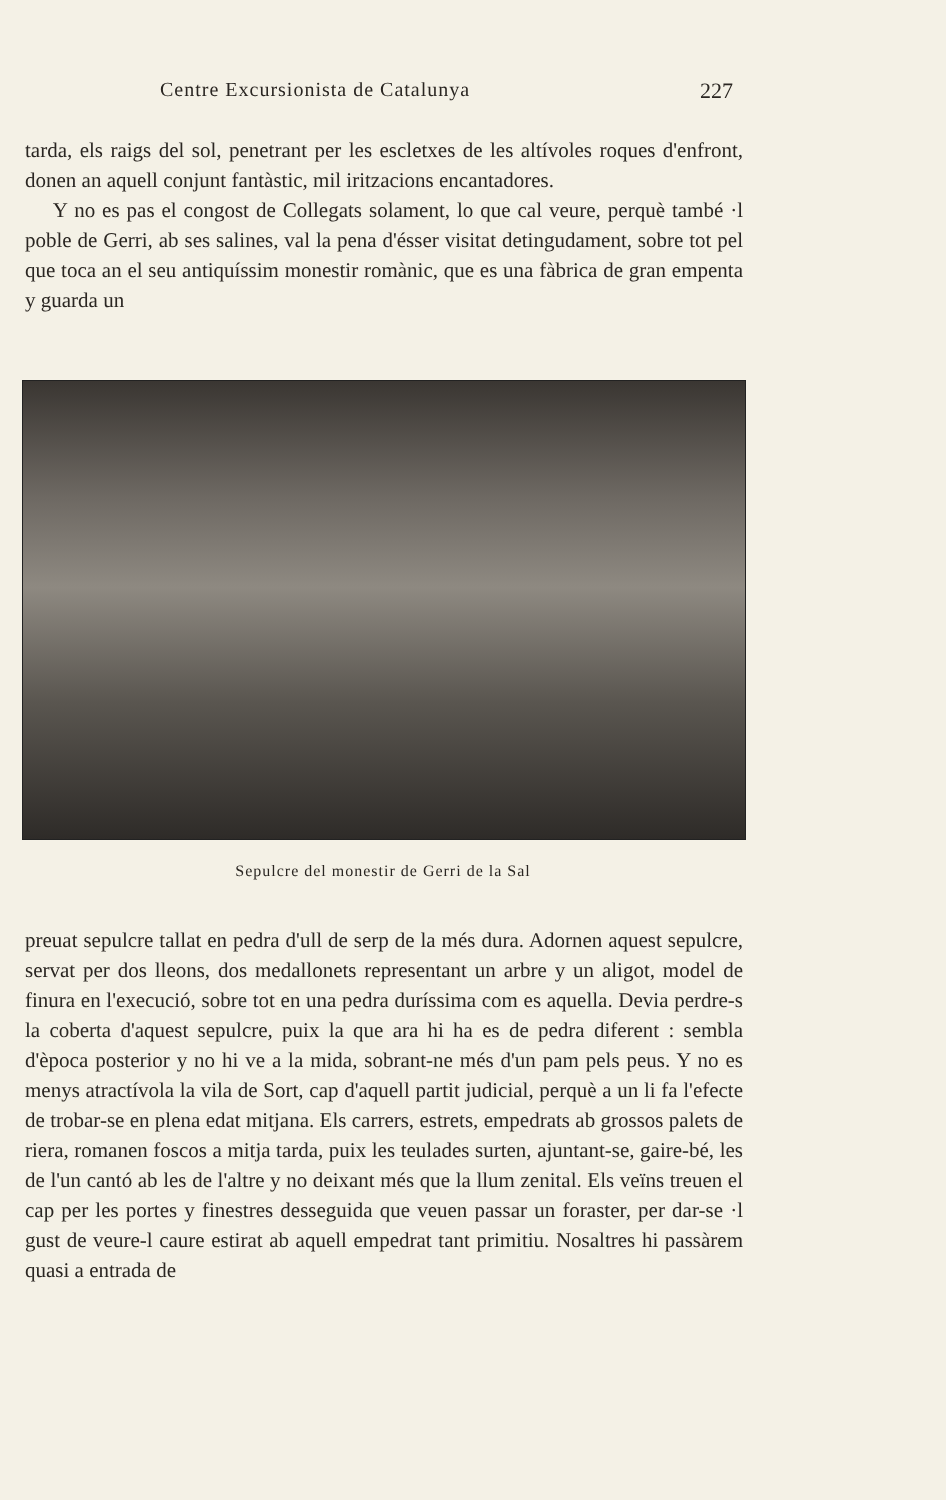Centre Excursionista de Catalunya 227
tarda, els raigs del sol, penetrant per les escletxes de les altívoles roques d'enfront, donen an aquell conjunt fantàstic, mil iritzacions encantadores.
Y no es pas el congost de Collegats solament, lo que cal veure, perquè també ·l poble de Gerri, ab ses salines, val la pena d'ésser visitat detingudament, sobre tot pel que toca an el seu antiquíssim monestir romànic, que es una fàbrica de gran empenta y guarda un
Sepulcre del monestir de Gerri de la Sal
preuat sepulcre tallat en pedra d'ull de serp de la més dura. Adornen aquest sepulcre, servat per dos lleons, dos medallonets representant un arbre y un aligot, model de finura en l'execució, sobre tot en una pedra duríssima com es aquella. Devia perdre-s la coberta d'aquest sepulcre, puix la que ara hi ha es de pedra diferent : sembla d'època posterior y no hi ve a la mida, sobrant-ne més d'un pam pels peus. Y no es menys atractívola la vila de Sort, cap d'aquell partit judicial, perquè a un li fa l'efecte de trobar-se en plena edat mitjana. Els carrers, estrets, empedrats ab grossos palets de riera, romanen foscos a mitja tarda, puix les teulades surten, ajuntant-se, gaire-bé, les de l'un cantó ab les de l'altre y no deixant més que la llum zenital. Els veïns treuen el cap per les portes y finestres desseguida que veuen passar un foraster, per dar-se ·l gust de veure-l caure estirat ab aquell empedrat tant primitiu. Nosaltres hi passàrem quasi a entrada de